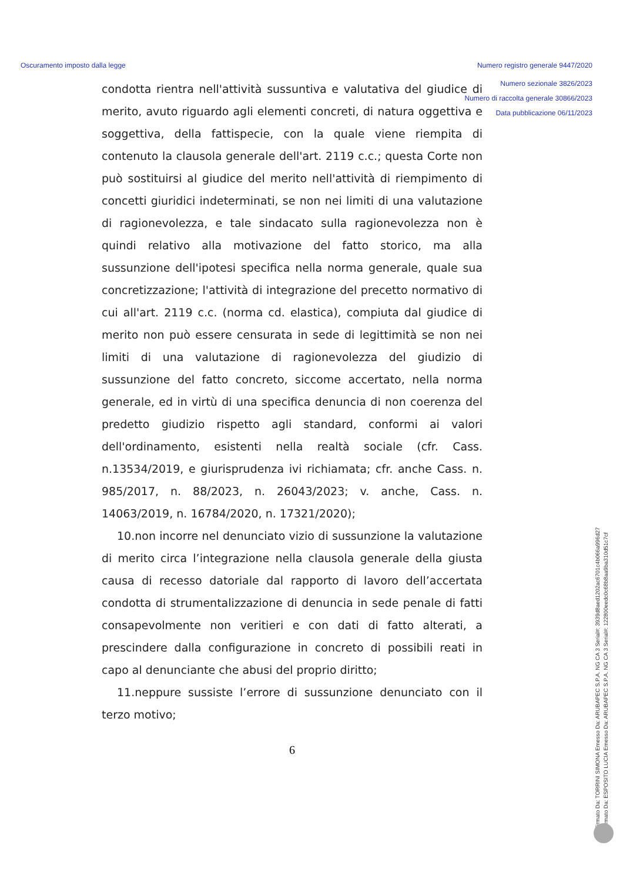Oscuramento imposto dalla legge Numero registro generale 9447/2020
Numero sezionale 3826/2023
Numero di raccolta generale 30866/2023
Data pubblicazione 06/11/2023
condotta rientra nell'attività sussuntiva e valutativa del giudice di merito, avuto riguardo agli elementi concreti, di natura oggettiva e soggettiva, della fattispecie, con la quale viene riempita di contenuto la clausola generale dell'art. 2119 c.c.; questa Corte non può sostituirsi al giudice del merito nell'attività di riempimento di concetti giuridici indeterminati, se non nei limiti di una valutazione di ragionevolezza, e tale sindacato sulla ragionevolezza non è quindi relativo alla motivazione del fatto storico, ma alla sussunzione dell'ipotesi specifica nella norma generale, quale sua concretizzazione; l'attività di integrazione del precetto normativo di cui all'art. 2119 c.c. (norma cd. elastica), compiuta dal giudice di merito non può essere censurata in sede di legittimità se non nei limiti di una valutazione di ragionevolezza del giudizio di sussunzione del fatto concreto, siccome accertato, nella norma generale, ed in virtù di una specifica denuncia di non coerenza del predetto giudizio rispetto agli standard, conformi ai valori dell'ordinamento, esistenti nella realtà sociale (cfr. Cass. n.13534/2019, e giurisprudenza ivi richiamata; cfr. anche Cass. n. 985/2017, n. 88/2023, n. 26043/2023; v. anche, Cass. n. 14063/2019, n. 16784/2020, n. 17321/2020);
10.non incorre nel denunciato vizio di sussunzione la valutazione di merito circa l’integrazione nella clausola generale della giusta causa di recesso datoriale dal rapporto di lavoro dell’accertata condotta di strumentalizzazione di denuncia in sede penale di fatti consapevolmente non veritieri e con dati di fatto alterati, a prescindere dalla configurazione in concreto di possibili reati in capo al denunciante che abusi del proprio diritto;
11.neppure sussiste l’errore di sussunzione denunciato con il terzo motivo;
6
Firmato Da: TORRINI SIMONA Emesso Da: ARUBAPEC S.P.A. NG CA 3 Serial#: 3939d8aed1202ac6701c4b066a996d27
Firmato Da: ESPOSITO LUCIA Emesso Da: ARUBAPEC S.P.A. NG CA 3 Serial#: 122800eedc0c68b8aa9ba310d51c7cf